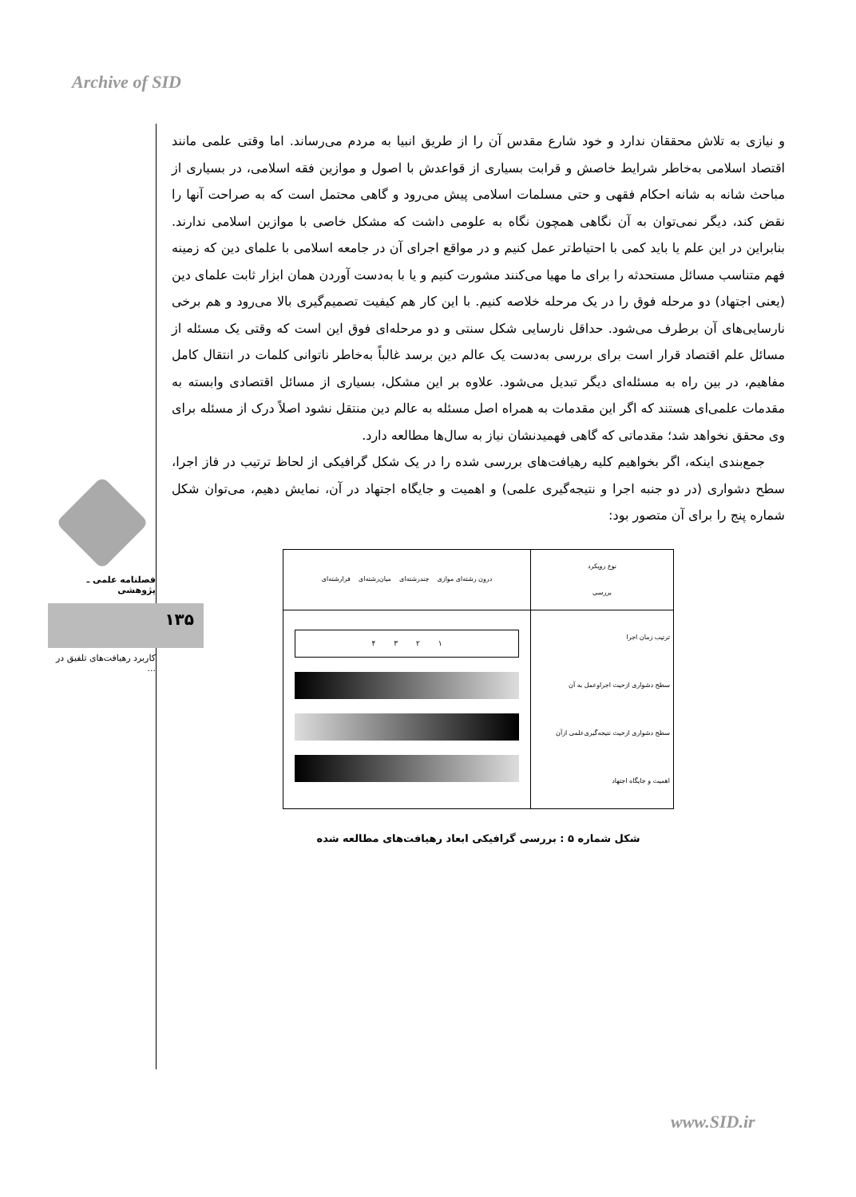Archive of SID
فصلنامه علمی ـ پژوهشی
۱۳۵
کاربرد رهیافت‌های تلفیق در ...
و نیازی به تلاش محققان ندارد و خود شارع مقدس آن را از طریق انبیا به مردم می‌رساند. اما وقتی علمی مانند اقتصاد اسلامی به‌خاطر شرایط خاصش و قرابت بسیاری از قواعدش با اصول و موازین فقه اسلامی، در بسیاری از مباحث شانه به شانه احکام فقهی و حتی مسلمات اسلامی پیش می‌رود و گاهی محتمل است که به صراحت آنها را نقض کند، دیگر نمی‌توان به آن نگاهی همچون نگاه به علومی داشت که مشکل خاصی با موازین اسلامی ندارند. بنابراین در این علم یا باید کمی با احتیاط‌تر عمل کنیم و در مواقع اجرای آن در جامعه اسلامی با علمای دین که زمینه فهم متناسب مسائل مستحدثه را برای ما مهیا می‌کنند مشورت کنیم و یا با به‌دست آوردن همان ابزار ثابت علمای دین (یعنی اجتهاد) دو مرحله فوق را در یک مرحله خلاصه کنیم. با این کار هم کیفیت تصمیم‌گیری بالا می‌رود و هم برخی نارسایی‌های آن برطرف می‌شود. حداقل نارسایی شکل سنتی و دو مرحله‌ای فوق این است که وقتی یک مسئله از مسائل علم اقتصاد قرار است برای بررسی به‌دست یک عالم دین برسد غالباً به‌خاطر ناتوانی کلمات در انتقال کامل مفاهیم، در بین راه به مسئله‌ای دیگر تبدیل می‌شود. علاوه بر این مشکل، بسیاری از مسائل اقتصادی وابسته به مقدمات علمی‌ای هستند که اگر این مقدمات به همراه اصل مسئله به عالم دین منتقل نشود اصلاً درک از مسئله برای وی محقق نخواهد شد؛ مقدماتی که گاهی فهمیدنشان نیاز به سال‌ها مطالعه دارد.
جمع‌بندی اینکه، اگر بخواهیم کلیه رهیافت‌های بررسی شده را در یک شکل گرافیکی از لحاظ ترتیب در فاز اجرا، سطح دشواری (در دو جنبه اجرا و نتیجه‌گیری علمی) و اهمیت و جایگاه اجتهاد در آن، نمایش دهیم، می‌توان شکل شماره پنج را برای آن متصور بود:
| نوع رویکرد بررسی | درون رشته‌ای موازی چندرشته‌ای میان‌رشته‌ای فرارشته‌ای |
| ترتیب زمان اجرا سطح دشواری ازحیث اجراوعمل به آن سطح دشواری ازحیث نتیجه‌گیری‌علمی ازآن اهمیت و جایگاه اجتهاد | ۱ ۲ ۳ ۴ |
شکل شماره ۵ : بررسی گرافیکی ابعاد رهیافت‌های مطالعه شده
www.SID.ir